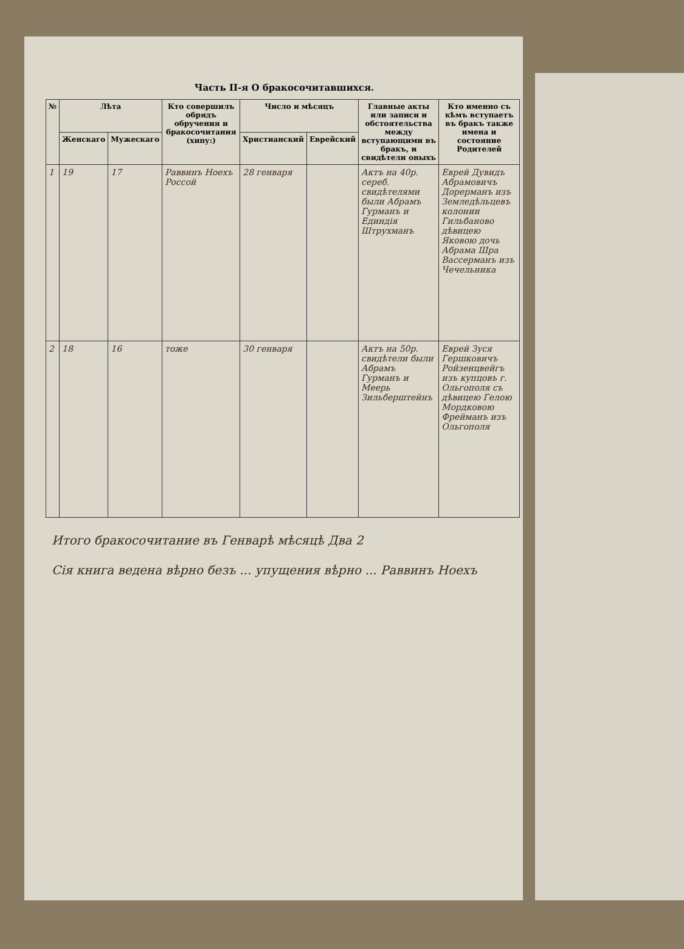Часть II-я О бракосочитавшихся.
| № | Лѣта | | Кто совершилъ обрядъ обручения и бракосочитания (хипу:) | Число и мѣсяцъ | | Главные акты или записи и обстоятельства между вступающими въ бракъ, и свидѣтели оныхъ | Кто именно съ кѣмъ вступаетъ въ бракъ также имена и состояние Родителей |
| --- | --- | --- | --- | --- | --- | --- | --- |
| | Женскаго | Мужескаго | | Христианский | Еврейский | | |
| 1 | 19 | 17 | Раввинъ Ноехъ Россой | 28 генваря | | Актъ на 40р. сереб. свидѣтелями были Абрамъ Гурманъ и Единдія Штрухманъ | Еврей Дувидъ Абрамовичъ Дорерманъ изъ Земледѣльцевъ колонии Гильбаново дѣвицею Яковою дочь Абрама Шра Вассерманъ изъ Чечельника |
| 2 | 18 | 16 | тоже | 30 генваря | | Актъ на 50р. свидѣтели были Абрамъ Гурманъ и Меерь Зильберштейнъ | Еврей Зуся Гершковичъ Ройзенцвейгъ изъ купцовъ г. Ольгополя съ дѣвицею Гелою Мордковою Фрейманъ изъ Ольгополя |
Итого бракосочитание въ Генварѣ мѣсяцѣ Два 2
Сія книга ведена вѣрно безъ ... упущения вѣрно ... Раввинъ Ноехъ